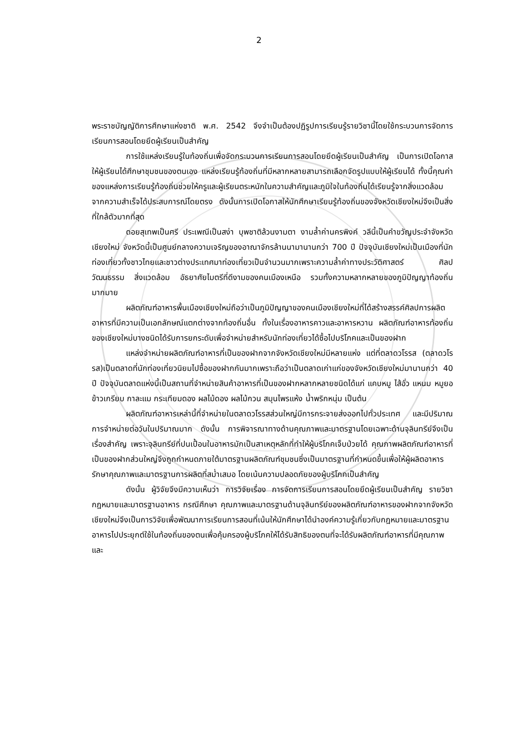2
พระราชบัญญัติการศึกษาแห่งชาติ พ.ศ. 2542 จึงจำเป็นต้องปฏิรูปการเรียนรู้รายวิชานี้โดยใช้กระบวนการจัดการเรียนการสอนโดยยึดผู้เรียนเป็นสำคัญ
การใช้แหล่งเรียนรู้ในท้องถิ่นเพื่อจัดกระบวนการเรียนการสอนโดยยึดผู้เรียนเป็นสำคัญ เป็นการเปิดโอกาสให้ผู้เรียนได้ศึกษาชุมชนของตนเอง แหล่งเรียนรู้ท้องถิ่นที่มีหลากหลายสามารถเลือกจัดรูปแบบให้ผู้เรียนได้ ทั้งนี้คุณค่าของแหล่งการเรียนรู้ท้องถิ่นช่วยให้ครูและผู้เรียนตระหนักในความสำคัญและภูมิใจในท้องถิ่นได้เรียนรู้จากสิ่งแวดล้อม จากความสำเร็จได้ประสบการณ์โดยตรง ดังนั้นการเปิดโอกาสให้นักศึกษาเรียนรู้ท้องถิ่นของจังหวัดเชียงใหม่จึงเป็นสิ่งที่ใกล้ตัวมากที่สุด
ดอยสุเทพเป็นศรี ประเพณีเป็นสง่า บุพชาติล้วนงามตา งามล้ำค่านครพิงค์ วลีนี้เป็นคำขวัญประจำจังหวัดเชียงใหม่ จังหวัดนี้เป็นศูนย์กลางความเจริญของอาณาจักรล้านนามานานกว่า 700 ปี ปัจจุบันเชียงใหม่เป็นเมืองที่นักท่องเที่ยวทั้งชาวไทยและชาวต่างประเทศมาท่องเที่ยวเป็นจำนวนมากเพราะความล้ำค่าทางประวัติศาสตร์ ศิลปวัฒนธรรม สิ่งแวดล้อม อัธยาศัยไมตรีที่ดีงามของคนเมืองเหนือ รวมทั้งความหลากหลายของภูมิปัญญาท้องถิ่นมากมาย
ผลิตภัณฑ์อาหารพื้นเมืองเชียงใหม่ถือว่าเป็นภูมิปัญญาของคนเมืองเชียงใหม่ที่ได้สร้างสรรค์ศิลปการผลิตอาหารที่มีความเป็นเอกลักษณ์แตกต่างจากท้องถิ่นอื่น ทั้งในเรื่องอาหารคาวและอาหารหวาน ผลิตภัณฑ์อาหารท้องถิ่นของเชียงใหม่บางชนิดได้รับการยกระดับเพื่อจำหน่ายสำหรับนักท่องเที่ยวได้ซื้อไปบริโภคและเป็นของฝาก
แหล่งจำหน่ายผลิตภัณฑ์อาหารที่เป็นของฝากจากจังหวัดเชียงใหม่มีหลายแห่ง แต่ที่ตลาดวโรรส (ตลาดวโรรส)เป็นตลาดที่นักท่องเที่ยวนิยมไปซื้อของฝากกันมากเพราะถือว่าเป็นตลาดเก่าแก่ของจังหวัดเชียงใหม่มานานกว่า 40 ปี ปัจจุบันตลาดแห่งนี้เป็นสถานที่จำหน่ายสินค้าอาหารที่เป็นของฝากหลากหลายชนิดได้แก่ แคบหมู ไส้อั่ว แหนม หมูยอ ข้าวเกรียบ กาละแม กระเทียมดอง ผลไม้ดอง ผลไม้กวน สมุนไพรแห้ง น้ำพริกหนุ่ม เป็นต้น
ผลิตภัณฑ์อาหารเหล่านี้ที่จำหน่ายในตลาดวโรรสส่วนใหญ่มีการกระจายส่งออกไปทั่วประเทศ และมีปริมาณการจำหน่ายต่อวันในปริมาณมาก ดังนั้น การพิจารณาทางด้านคุณภาพและมาตรฐานโดยเฉพาะด้านจุลินทรีย์จึงเป็นเรื่องสำคัญ เพราะจุลินทรีย์ที่ปนเปื้อนในอาหารมักเป็นสาเหตุหลักที่ทำให้ผู้บริโภคเจ็บป่วยได้ คุณภาพผลิตภัณฑ์อาหารที่เป็นของฝากส่วนใหญ่จึงถูกกำหนดภายใต้มาตรฐานผลิตภัณฑ์ชุมชนซึ่งเป็นมาตรฐานที่กำหนดขึ้นเพื่อให้ผู้ผลิตอาหารรักษาคุณภาพและมาตรฐานการผลิตที่สม่ำเสมอ โดยเน้นความปลอดภัยของผู้บริโภคเป็นสำคัญ
ดังนั้น ผู้วิจัยจึงมีความเห็นว่า การวิจัยเรื่อง การจัดการเรียนการสอนโดยยึดผู้เรียนเป็นสำคัญ รายวิชา กฎหมายและมาตรฐานอาหาร กรณีศึกษา คุณภาพและมาตรฐานด้านจุลินทรีย์ของผลิตภัณฑ์อาหารของฝากจากจังหวัดเชียงใหม่จึงเป็นการวิจัยเพื่อพัฒนาการเรียนการสอนที่เน้นให้นักศึกษาได้นำองค์ความรู้เกี่ยวกับกฎหมายและมาตรฐานอาหารไปประยุกต์ใช้ในท้องถิ่นของตนเพื่อคุ้มครองผู้บริโภคให้ได้รับสิทธิของตนที่จะได้รับผลิตภัณฑ์อาหารที่มีคุณภาพและ